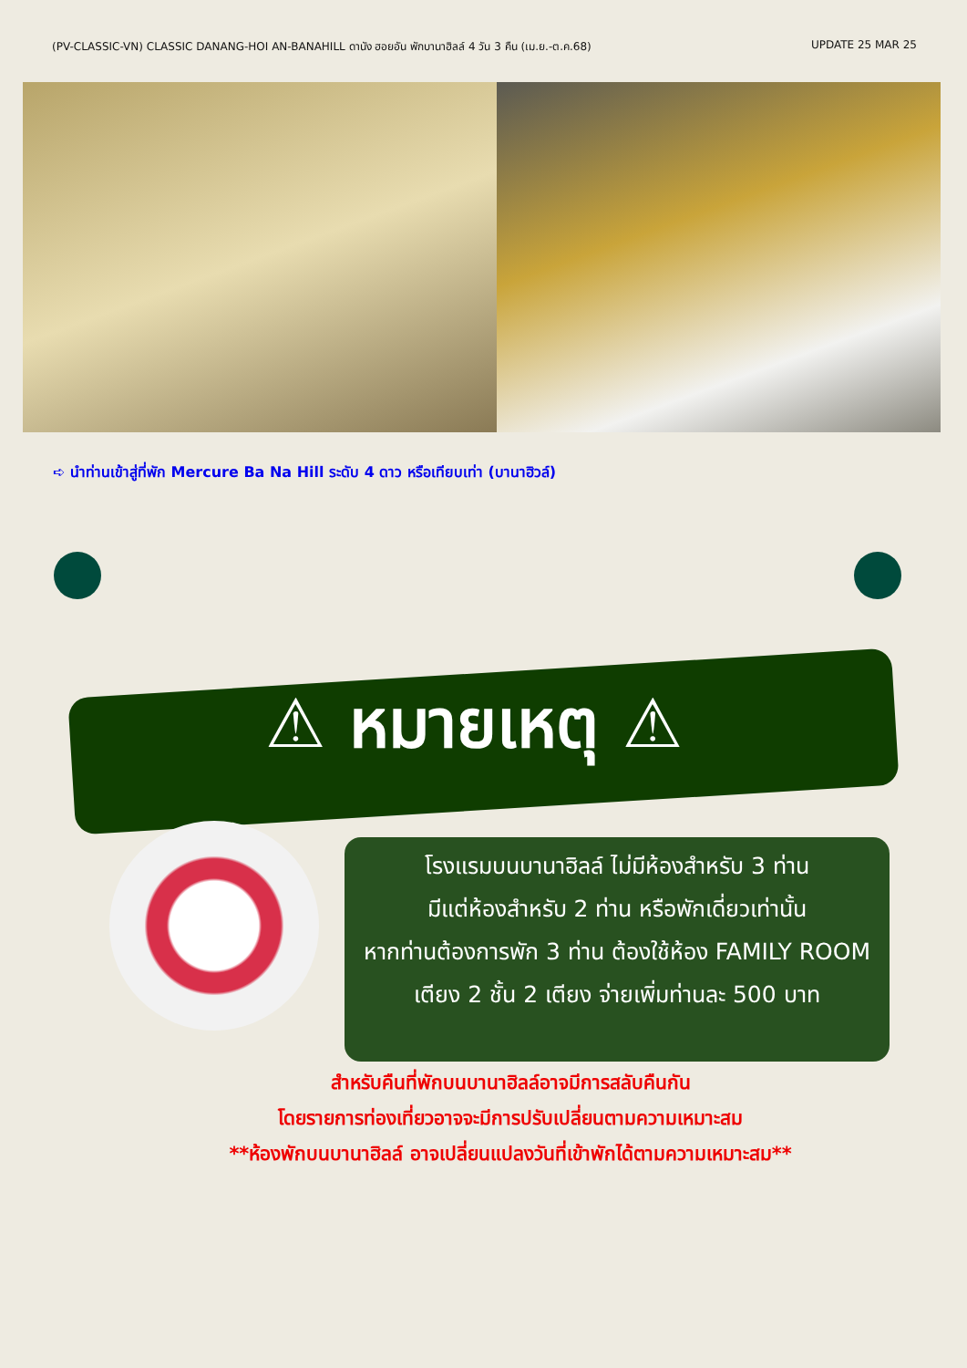(PV-CLASSIC-VN) CLASSIC DANANG-HOI AN-BANAHILL ดานัง ฮอยอัน พักบานาฮิลล์ 4 วัน 3 คืน (เม.ย.-ต.ค.68) UPDATE 25 MAR 25
➪ นำท่านเข้าสู่ที่พัก Mercure Ba Na Hill ระดับ 4 ดาว หรือเทียบเท่า (บานาฮิวล์)
⚠ หมายเหตุ ⚠
โรงแรมบนบานาฮิลล์ ไม่มีห้องสำหรับ 3 ท่าน
มีแต่ห้องสำหรับ 2 ท่าน หรือพักเดี่ยวเท่านั้น
หากท่านต้องการพัก 3 ท่าน ต้องใช้ห้อง FAMILY ROOM
เตียง 2 ชั้น 2 เตียง จ่ายเพิ่มท่านละ 500 บาท
สำหรับคืนที่พักบนบานาฮิลล์อาจมีการสลับคืนกัน
โดยรายการท่องเที่ยวอาจจะมีการปรับเปลี่ยนตามความเหมาะสม
**ห้องพักบนบานาฮิลล์ อาจเปลี่ยนแปลงวันที่เข้าพักได้ตามความเหมาะสม**